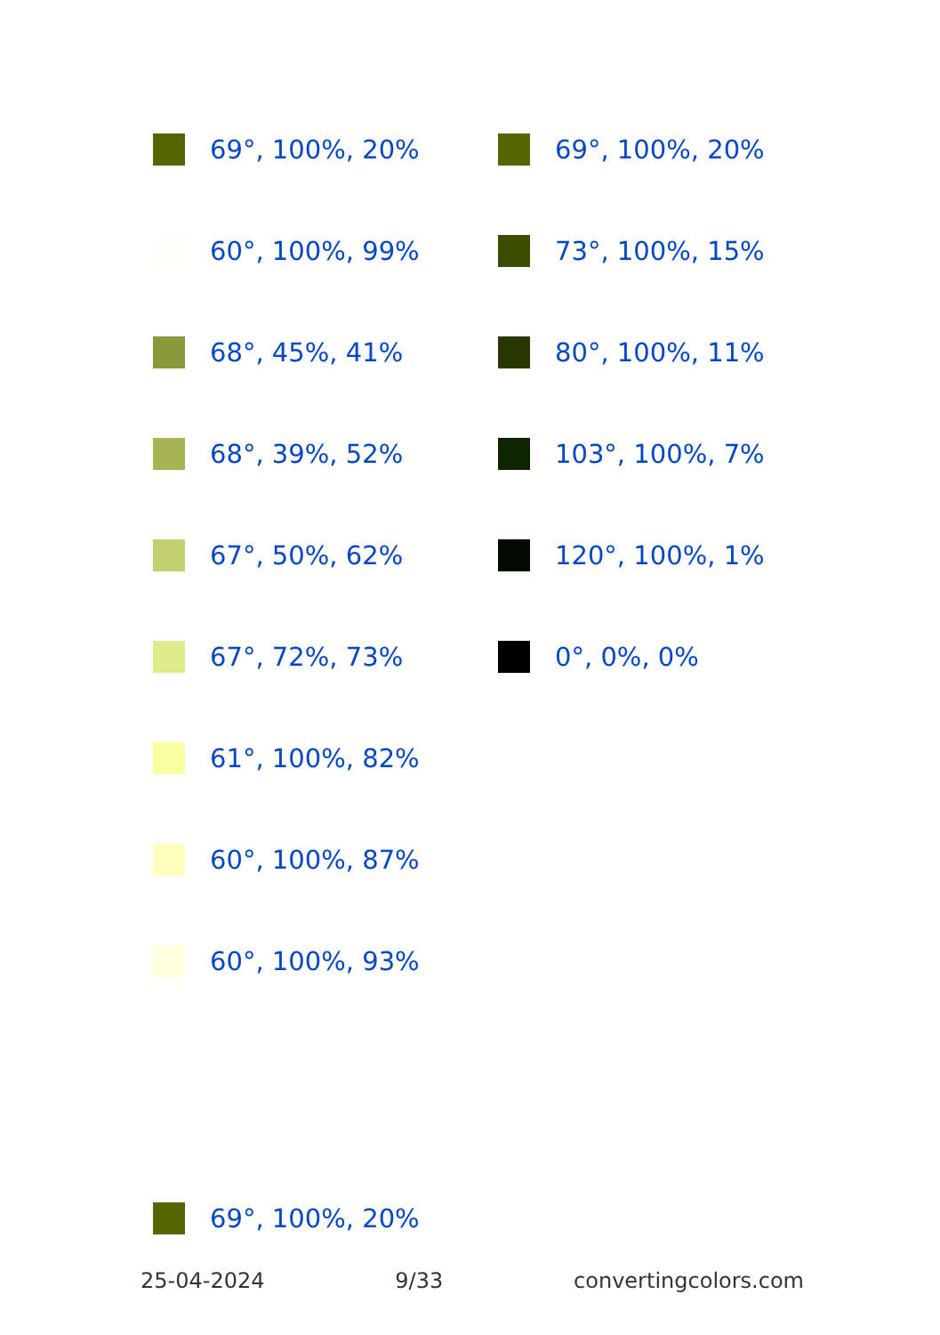69°, 100%, 20%
60°, 100%, 99%
68°, 45%, 41%
68°, 39%, 52%
67°, 50%, 62%
67°, 72%, 73%
61°, 100%, 82%
60°, 100%, 87%
60°, 100%, 93%
69°, 100%, 20%
73°, 100%, 15%
80°, 100%, 11%
103°, 100%, 7%
120°, 100%, 1%
0°, 0%, 0%
69°, 100%, 20%
25-04-2024 9/33 convertingcolors.com